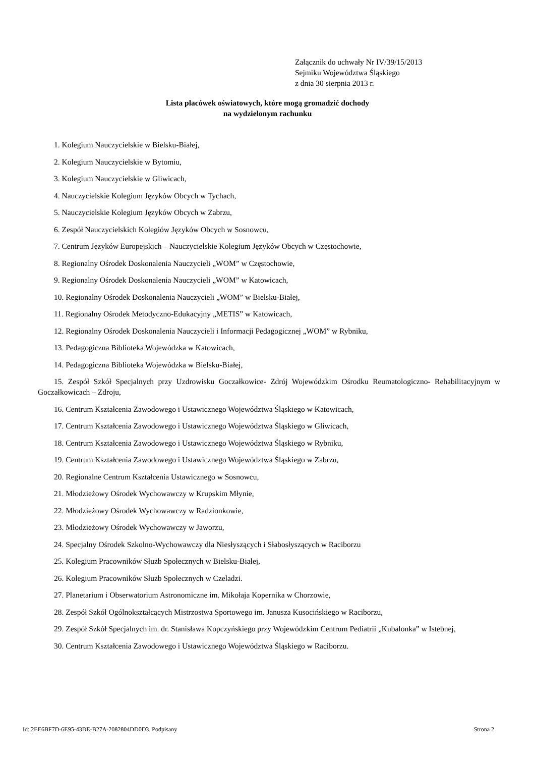Załącznik do uchwały Nr IV/39/15/2013
Sejmiku Województwa Śląskiego
z dnia 30 sierpnia 2013 r.
Lista placówek oświatowych, które mogą gromadzić dochody
na wydzielonym rachunku
1. Kolegium Nauczycielskie w Bielsku-Białej,
2. Kolegium Nauczycielskie w Bytomiu,
3. Kolegium Nauczycielskie w Gliwicach,
4. Nauczycielskie Kolegium Języków Obcych w Tychach,
5. Nauczycielskie Kolegium Języków Obcych w Zabrzu,
6. Zespół Nauczycielskich Kolegiów Języków Obcych w Sosnowcu,
7. Centrum Języków Europejskich – Nauczycielskie Kolegium Języków Obcych w Częstochowie,
8. Regionalny Ośrodek Doskonalenia Nauczycieli „WOM” w Częstochowie,
9. Regionalny Ośrodek Doskonalenia Nauczycieli „WOM” w Katowicach,
10. Regionalny Ośrodek Doskonalenia Nauczycieli „WOM” w Bielsku-Białej,
11. Regionalny Ośrodek Metodyczno-Edukacyjny „METIS” w Katowicach,
12. Regionalny Ośrodek Doskonalenia Nauczycieli i Informacji Pedagogicznej „WOM” w Rybniku,
13. Pedagogiczna Biblioteka Wojewódzka w Katowicach,
14. Pedagogiczna Biblioteka Wojewódzka w Bielsku-Białej,
15. Zespół Szkół Specjalnych przy Uzdrowisku Goczałkowice- Zdrój Wojewódzkim Ośrodku Reumatologiczno- Rehabilitacyjnym w Goczałkowicach – Zdroju,
16. Centrum Kształcenia Zawodowego i Ustawicznego Województwa Śląskiego w Katowicach,
17. Centrum Kształcenia Zawodowego i Ustawicznego Województwa Śląskiego w Gliwicach,
18. Centrum Kształcenia Zawodowego i Ustawicznego Województwa Śląskiego w Rybniku,
19. Centrum Kształcenia Zawodowego i Ustawicznego Województwa Śląskiego w Zabrzu,
20. Regionalne Centrum Kształcenia Ustawicznego w Sosnowcu,
21. Młodzieżowy Ośrodek Wychowawczy w Krupskim Młynie,
22. Młodzieżowy Ośrodek Wychowawczy w Radzionkowie,
23. Młodzieżowy Ośrodek Wychowawczy w Jaworzu,
24. Specjalny Ośrodek Szkolno-Wychowawczy dla Niesłyszących i Słabosłyszących w Raciborzu
25. Kolegium Pracowników Służb Społecznych w Bielsku-Białej,
26. Kolegium Pracowników Służb Społecznych w Czeladzi.
27. Planetarium i Obserwatorium Astronomiczne im. Mikołaja Kopernika w Chorzowie,
28. Zespół Szkół Ogólnokształcących Mistrzostwa Sportowego im. Janusza Kusocińskiego w Raciborzu,
29. Zespół Szkół Specjalnych im. dr. Stanisława Kopczyńskiego przy Wojewódzkim Centrum Pediatrii „Kubalonka” w Istebnej,
30. Centrum Kształcenia Zawodowego i Ustawicznego Województwa Śląskiego w Raciborzu.
Id: 2EE6BF7D-6E95-43DE-B27A-2082804DD0D3. Podpisany Strona 2